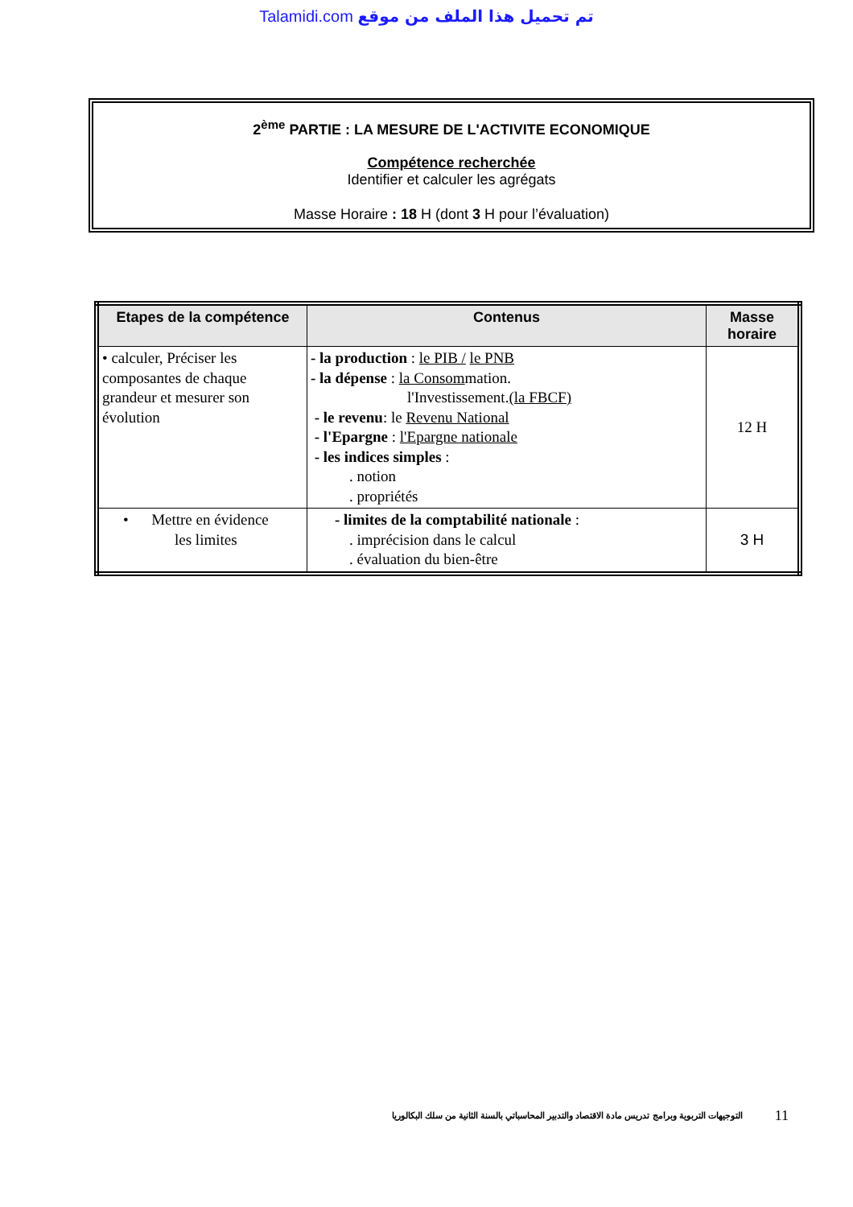Talamidi.com تم تحميل هذا الملف من موقع
2<sup>ème</sup> PARTIE : LA MESURE DE L'ACTIVITE ECONOMIQUE
Compétence recherchée
Identifier et calculer les agrégats
Masse Horaire : 18 H (dont 3 H pour l’évaluation)
| Etapes de la compétence | Contenus | Masse horaire |
| --- | --- | --- |
| • calculer, Préciser les composantes de chaque grandeur et mesurer son évolution | - la production : le PIB / le PNB - la dépense : la Consom mation. l'Investissement. (la FBCF) - le revenu : le Revenu National - l'Epargne : l'Epargne nationale - les indices simples : . notion . propriétés | 12 H |
| • Mettre en évidence les limites | - limites de la comptabilité nationale : . imprécision dans le calcul . évaluation du bien-être | 3 H |
التوجيهات التربوية وبرامج تدريس مادة الاقتصاد والتدبير المحاسباتي بالسنة الثانية من سلك البكالوريا 11